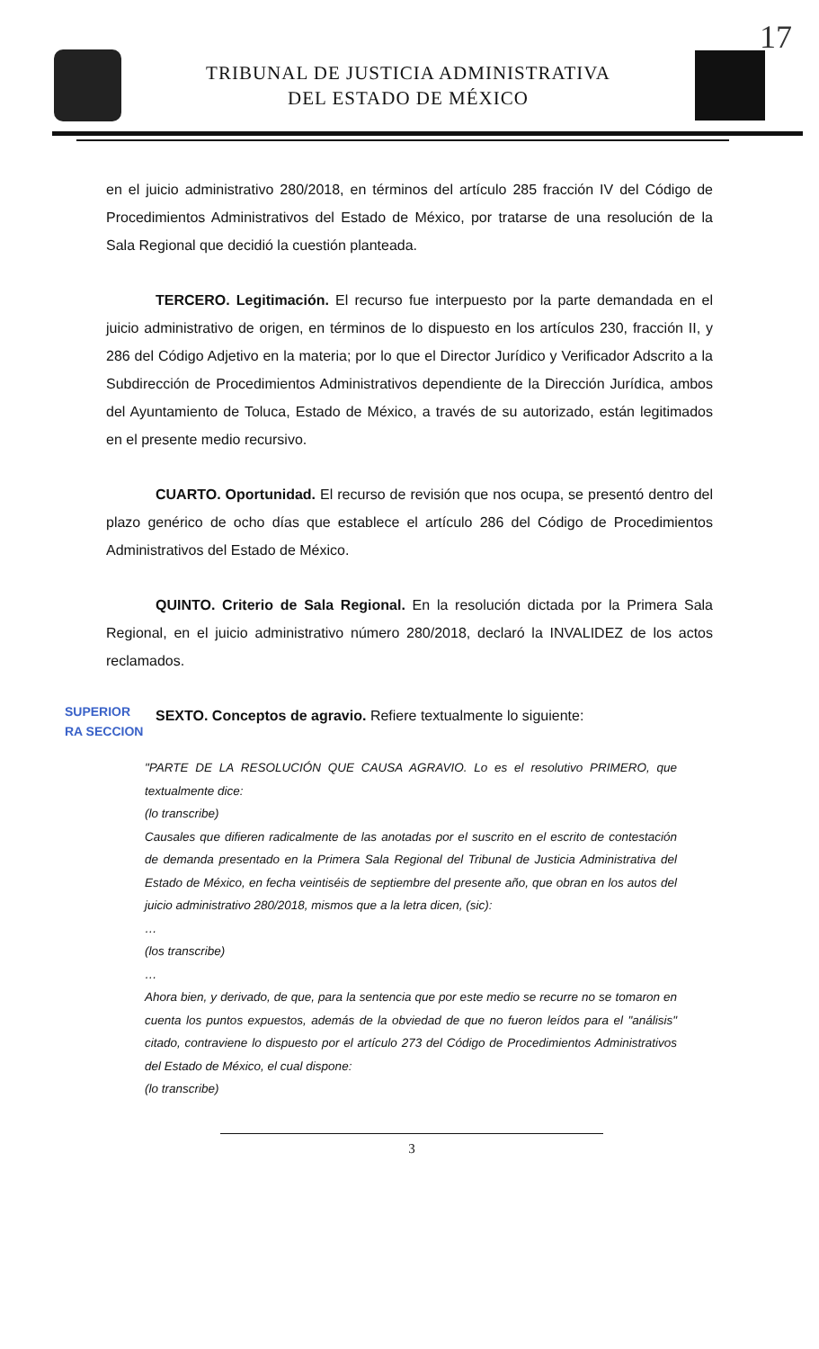17
TRIBUNAL DE JUSTICIA ADMINISTRATIVA
DEL ESTADO DE MÉXICO
en el juicio administrativo 280/2018, en términos del artículo 285 fracción IV del Código de Procedimientos Administrativos del Estado de México, por tratarse de una resolución de la Sala Regional que decidió la cuestión planteada.
TERCERO. Legitimación. El recurso fue interpuesto por la parte demandada en el juicio administrativo de origen, en términos de lo dispuesto en los artículos 230, fracción II, y 286 del Código Adjetivo en la materia; por lo que el Director Jurídico y Verificador Adscrito a la Subdirección de Procedimientos Administrativos dependiente de la Dirección Jurídica, ambos del Ayuntamiento de Toluca, Estado de México, a través de su autorizado, están legitimados en el presente medio recursivo.
CUARTO. Oportunidad. El recurso de revisión que nos ocupa, se presentó dentro del plazo genérico de ocho días que establece el artículo 286 del Código de Procedimientos Administrativos del Estado de México.
QUINTO. Criterio de Sala Regional. En la resolución dictada por la Primera Sala Regional, en el juicio administrativo número 280/2018, declaró la INVALIDEZ de los actos reclamados.
SEXTO. Conceptos de agravio. Refiere textualmente lo siguiente:
"PARTE DE LA RESOLUCIÓN QUE CAUSA AGRAVIO. Lo es el resolutivo PRIMERO, que textualmente dice:
(lo transcribe)
Causales que difieren radicalmente de las anotadas por el suscrito en el escrito de contestación de demanda presentado en la Primera Sala Regional del Tribunal de Justicia Administrativa del Estado de México, en fecha veintiséis de septiembre del presente año, que obran en los autos del juicio administrativo 280/2018, mismos que a la letra dicen, (sic):
…
(los transcribe)
…
Ahora bien, y derivado, de que, para la sentencia que por este medio se recurre no se tomaron en cuenta los puntos expuestos, además de la obviedad de que no fueron leídos para el "análisis" citado, contraviene lo dispuesto por el artículo 273 del Código de Procedimientos Administrativos del Estado de México, el cual dispone:
(lo transcribe)
3
SUPERIOR
RA SECCION